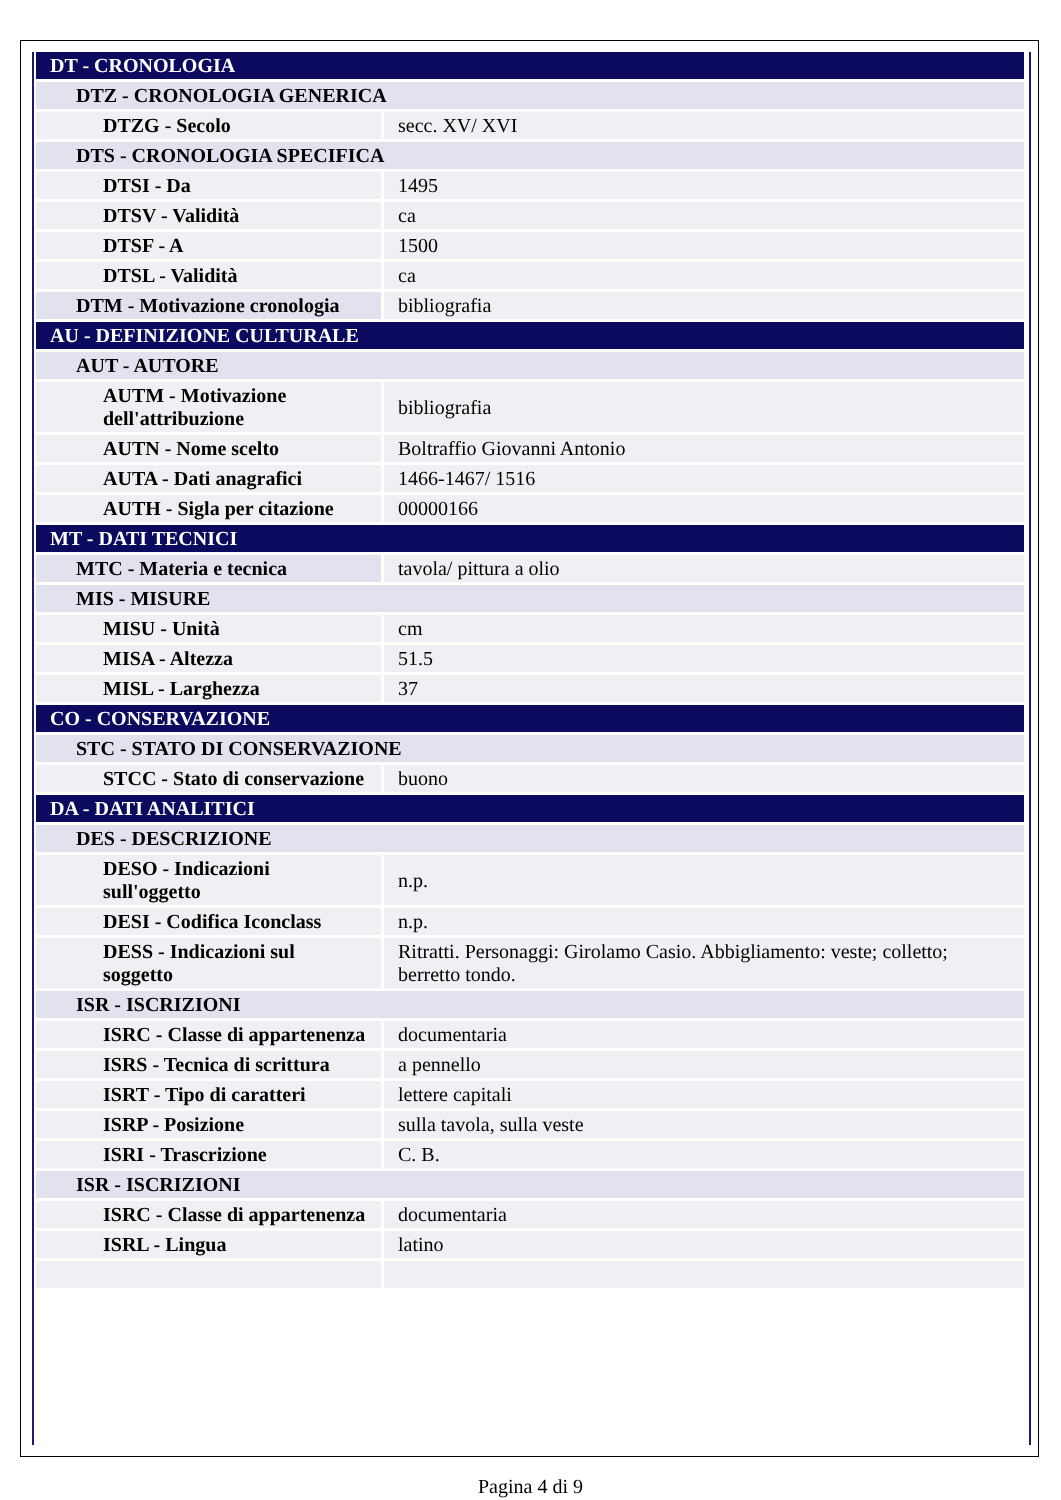| DT - CRONOLOGIA | |
| DTZ - CRONOLOGIA GENERICA | |
| DTZG - Secolo | secc. XV/ XVI |
| DTS - CRONOLOGIA SPECIFICA | |
| DTSI - Da | 1495 |
| DTSV - Validità | ca |
| DTSF - A | 1500 |
| DTSL - Validità | ca |
| DTM - Motivazione cronologia | bibliografia |
| AU - DEFINIZIONE CULTURALE | |
| AUT - AUTORE | |
| AUTM - Motivazione dell'attribuzione | bibliografia |
| AUTN - Nome scelto | Boltraffio Giovanni Antonio |
| AUTA - Dati anagrafici | 1466-1467/ 1516 |
| AUTH - Sigla per citazione | 00000166 |
| MT - DATI TECNICI | |
| MTC - Materia e tecnica | tavola/ pittura a olio |
| MIS - MISURE | |
| MISU - Unità | cm |
| MISA - Altezza | 51.5 |
| MISL - Larghezza | 37 |
| CO - CONSERVAZIONE | |
| STC - STATO DI CONSERVAZIONE | |
| STCC - Stato di conservazione | buono |
| DA - DATI ANALITICI | |
| DES - DESCRIZIONE | |
| DESO - Indicazioni sull'oggetto | n.p. |
| DESI - Codifica Iconclass | n.p. |
| DESS - Indicazioni sul soggetto | Ritratti. Personaggi: Girolamo Casio. Abbigliamento: veste; colletto; berretto tondo. |
| ISR - ISCRIZIONI | |
| ISRC - Classe di appartenenza | documentaria |
| ISRS - Tecnica di scrittura | a pennello |
| ISRT - Tipo di caratteri | lettere capitali |
| ISRP - Posizione | sulla tavola, sulla veste |
| ISRI - Trascrizione | C. B. |
| ISR - ISCRIZIONI | |
| ISRC - Classe di appartenenza | documentaria |
| ISRL - Lingua | latino |
Pagina 4 di 9